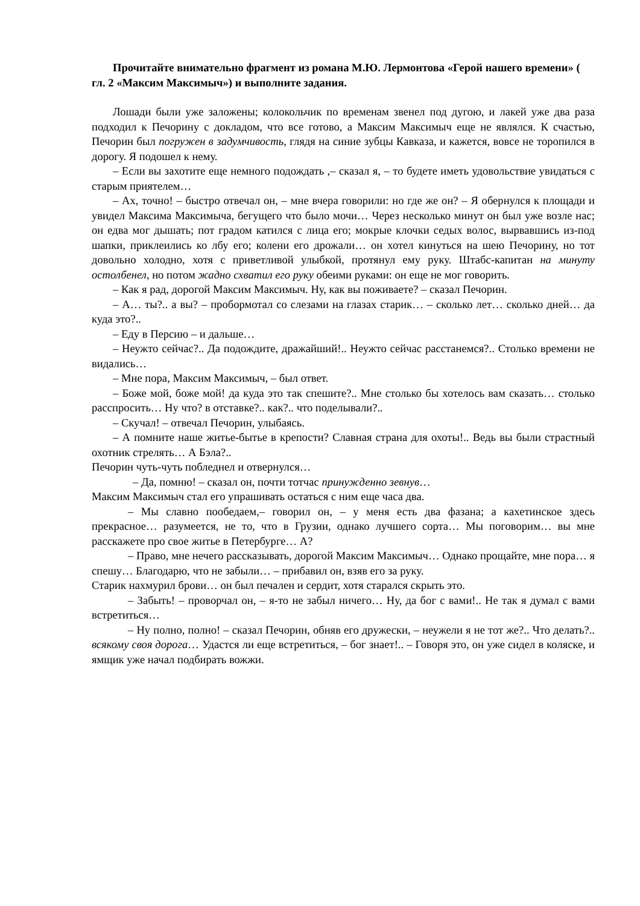Прочитайте внимательно фрагмент из романа М.Ю. Лермонтова «Герой нашего времени» ( гл. 2 «Максим Максимыч») и выполните задания.
Лошади были уже заложены; колокольчик по временам звенел под дугою, и лакей уже два раза подходил к Печорину с докладом, что все готово, а Максим Максимыч еще не являлся. К счастью, Печорин был погружен в задумчивость, глядя на синие зубцы Кавказа, и кажется, вовсе не торопился в дорогу. Я подошел к нему.
– Если вы захотите еще немного подождать ,– сказал я, – то будете иметь удовольствие увидаться с старым приятелем…
– Ах, точно! – быстро отвечал он, – мне вчера говорили: но где же он? – Я обернулся к площади и увидел Максима Максимыча, бегущего что было мочи… Через несколько минут он был уже возле нас; он едва мог дышать; пот градом катился с лица его; мокрые клочки седых волос, вырвавшись из-под шапки, приклеились ко лбу его; колени его дрожали… он хотел кинуться на шею Печорину, но тот довольно холодно, хотя с приветливой улыбкой, протянул ему руку. Штабс-капитан на минуту остолбенел, но потом жадно схватил его руку обеими руками: он еще не мог говорить.
– Как я рад, дорогой Максим Максимыч. Ну, как вы поживаете? – сказал Печорин.
– А… ты?.. а вы? – пробормотал со слезами на глазах старик… – сколько лет… сколько дней… да куда это?..
– Еду в Персию – и дальше…
– Неужто сейчас?.. Да подождите, дражайший!.. Неужто сейчас расстанемся?.. Столько времени не видались…
– Мне пора, Максим Максимыч, – был ответ.
– Боже мой, боже мой! да куда это так спешите?.. Мне столько бы хотелось вам сказать… столько расспросить… Ну что? в отставке?.. как?.. что поделывали?..
– Скучал! – отвечал Печорин, улыбаясь.
– А помните наше житье-бытье в крепости? Славная страна для охоты!.. Ведь вы были страстный охотник стрелять… А Бэла?..
Печорин чуть-чуть побледнел и отвернулся…
– Да, помню! – сказал он, почти тотчас принужденно зевнув…
Максим Максимыч стал его упрашивать остаться с ним еще часа два.
– Мы славно пообедаем,– говорил он, – у меня есть два фазана; а кахетинское здесь прекрасное… разумеется, не то, что в Грузии, однако лучшего сорта… Мы поговорим… вы мне расскажете про свое житье в Петербурге… А?
– Право, мне нечего рассказывать, дорогой Максим Максимыч… Однако прощайте, мне пора… я спешу… Благодарю, что не забыли… – прибавил он, взяв его за руку.
Старик нахмурил брови… он был печален и сердит, хотя старался скрыть это.
– Забыть! – проворчал он, – я-то не забыл ничего… Ну, да бог с вами!.. Не так я думал с вами встретиться…
– Ну полно, полно! – сказал Печорин, обняв его дружески, – неужели я не тот же?.. Что делать?.. всякому своя дорога… Удастся ли еще встретиться, – бог знает!.. – Говоря это, он уже сидел в коляске, и ямщик уже начал подбирать вожжи.